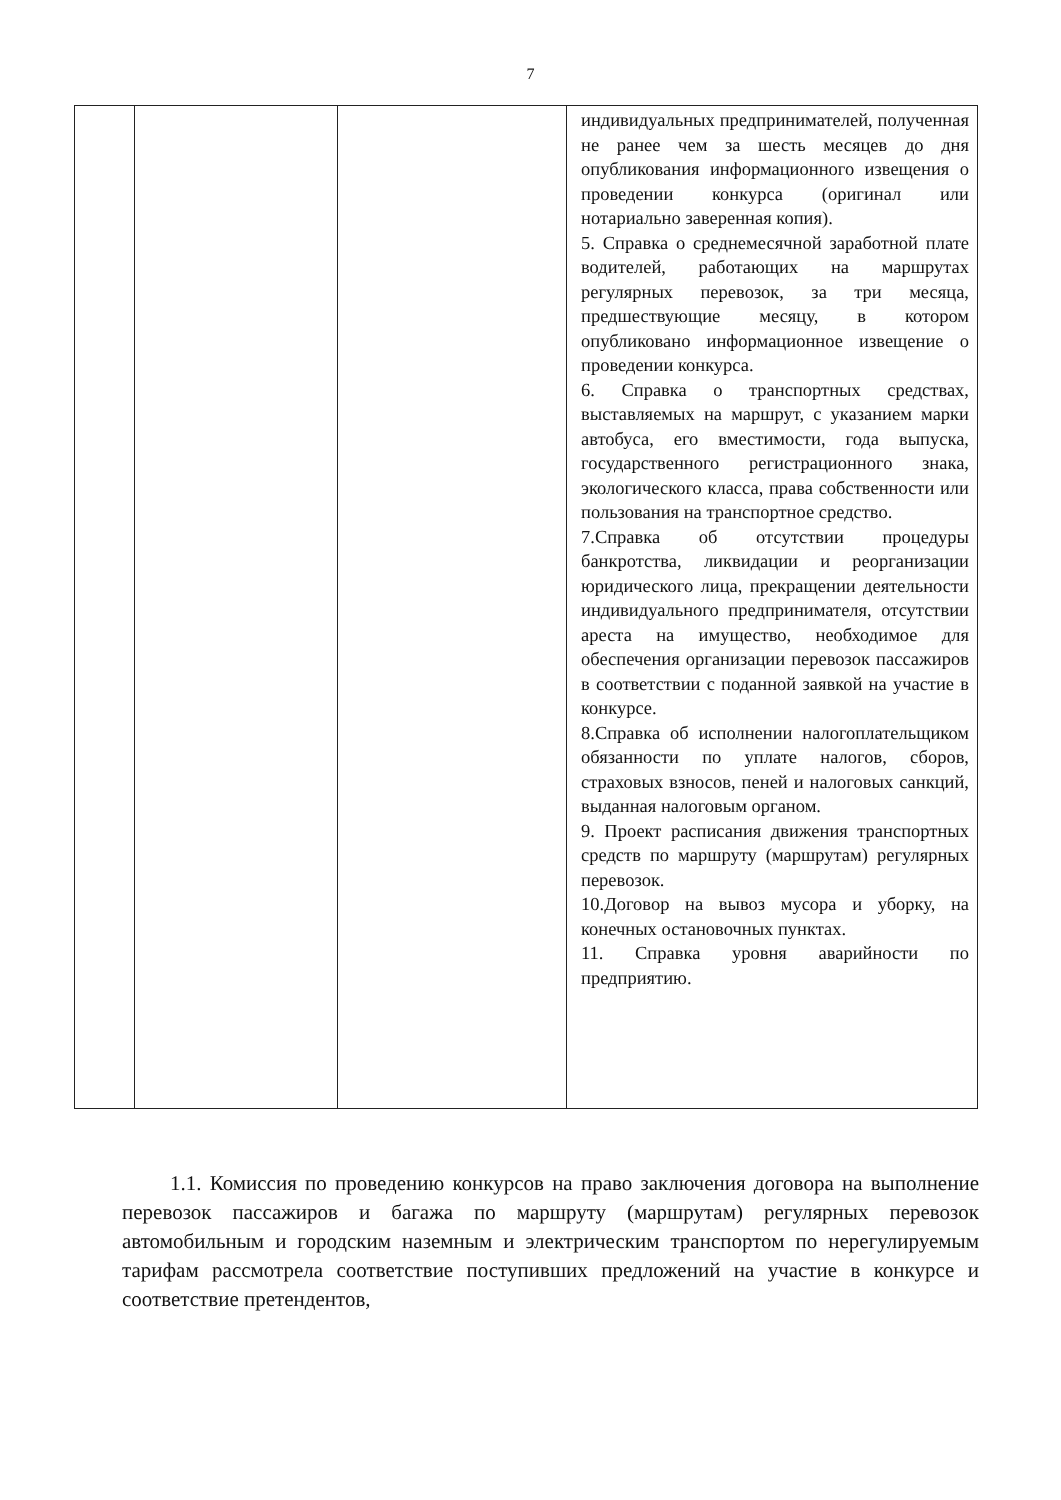7
| | | | индивидуальных предпринимателей, полученная не ранее чем за шесть месяцев до дня опубликования информационного извещения о проведении конкурса (оригинал или нотариально заверенная копия). 5. Справка о среднемесячной заработной плате водителей, работающих на маршрутах регулярных перевозок, за три месяца, предшествующие месяцу, в котором опубликовано информационное извещение о проведении конкурса. 6. Справка о транспортных средствах, выставляемых на маршрут, с указанием марки автобуса, его вместимости, года выпуска, государственного регистрационного знака, экологического класса, права собственности или пользования на транспортное средство. 7.Справка об отсутствии процедуры банкротства, ликвидации и реорганизации юридического лица, прекращении деятельности индивидуального предпринимателя, отсутствии ареста на имущество, необходимое для обеспечения организации перевозок пассажиров в соответствии с поданной заявкой на участие в конкурсе. 8.Справка об исполнении налогоплательщиком обязанности по уплате налогов, сборов, страховых взносов, пеней и налоговых санкций, выданная налоговым органом. 9. Проект расписания движения транспортных средств по маршруту (маршрутам) регулярных перевозок. 10.Договор на вывоз мусора и уборку, на конечных остановочных пунктах. 11. Справка уровня аварийности по предприятию. |
1.1. Комиссия по проведению конкурсов на право заключения договора на выполнение перевозок пассажиров и багажа по маршруту (маршрутам) регулярных перевозок автомобильным и городским наземным и электрическим транспортом по нерегулируемым тарифам рассмотрела соответствие поступивших предложений на участие в конкурсе и соответствие претендентов,